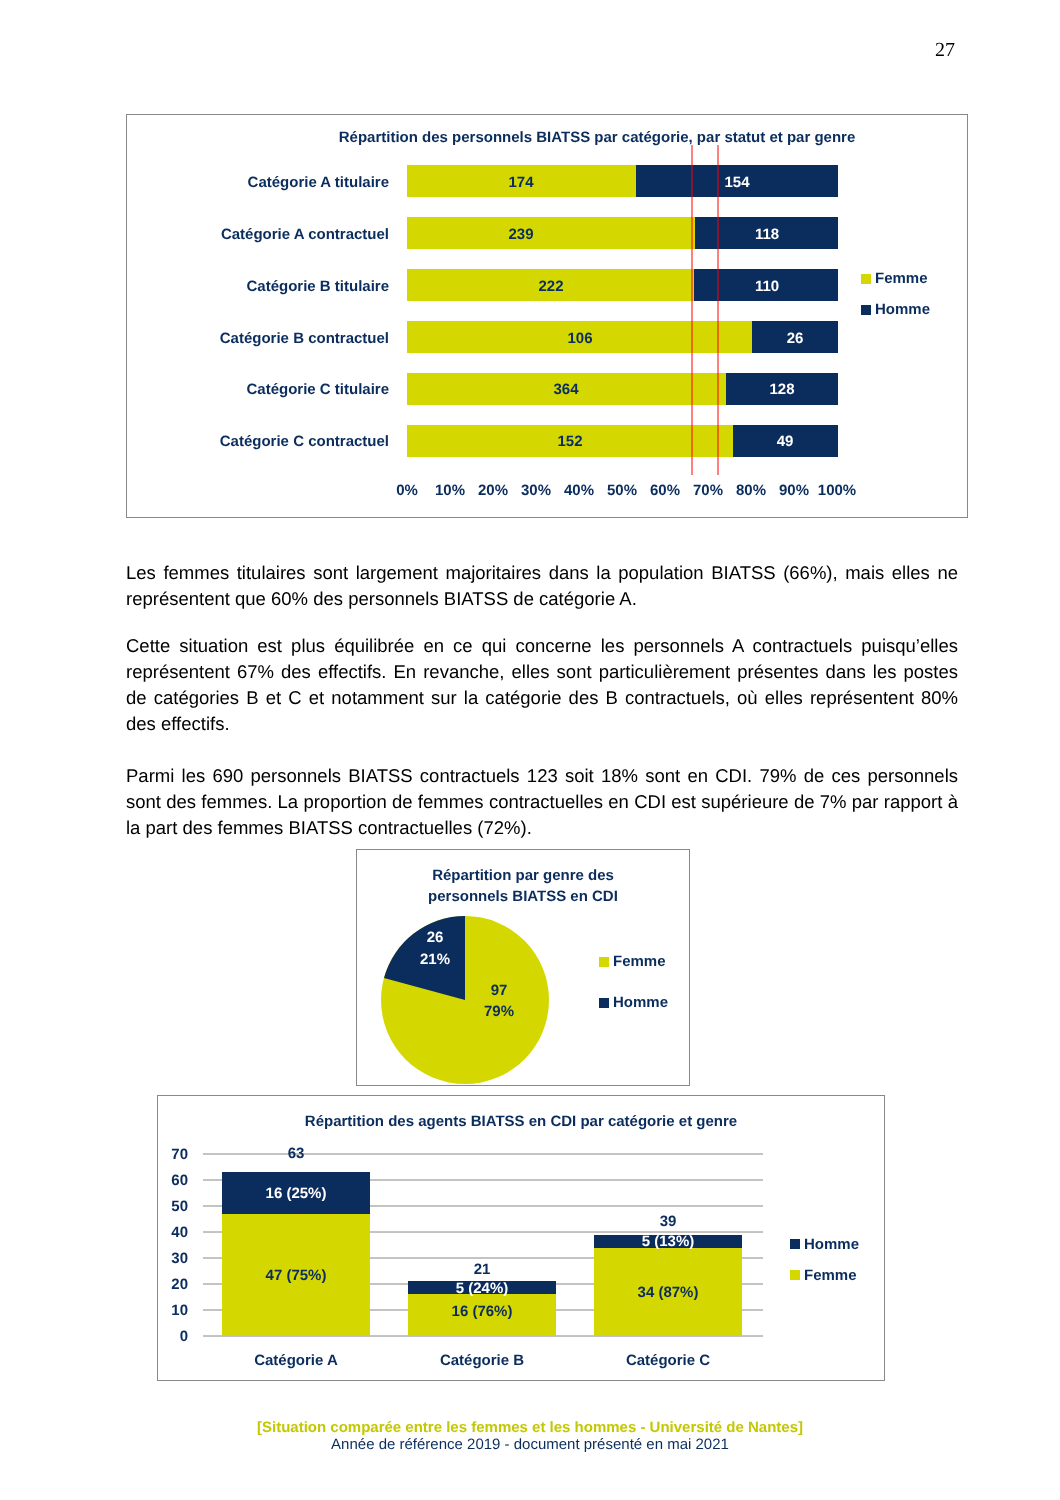27
Répartition des personnels BIATSS par catégorie, par statut et par genre
Catégorie A titulaire
Catégorie A contractuel
Catégorie B titulaire
Catégorie B contractuel
Catégorie C titulaire
Catégorie C contractuel
174
239
222
106
364
152
154
118
110
26
128
49
0%
10%
20%
30%
40%
50%
60%
70%
80%
90%
100%
Femme
Homme
Les femmes titulaires sont largement majoritaires dans la population BIATSS (66%), mais elles ne représentent que 60% des personnels BIATSS de catégorie A.
Cette situation est plus équilibrée en ce qui concerne les personnels A contractuels puisqu’elles représentent 67% des effectifs. En revanche, elles sont particulièrement présentes dans les postes de catégories B et C et notamment sur la catégorie des B contractuels, où elles représentent 80% des effectifs.
Parmi les 690 personnels BIATSS contractuels 123 soit 18% sont en CDI. 79% de ces personnels sont des femmes. La proportion de femmes contractuelles en CDI est supérieure de 7% par rapport à la part des femmes BIATSS contractuelles (72%).
Répartition par genre des
personnels BIATSS en CDI
26
21%
97
79%
Femme
Homme
Répartition des agents BIATSS en CDI par catégorie et genre
70
60
50
40
30
20
10
0
63
16 (25%)
47 (75%)
21
5 (24%)
16 (76%)
39
5 (13%)
34 (87%)
Catégorie A
Catégorie B
Catégorie C
Homme
Femme
[Situation comparée entre les femmes et les hommes - Université de Nantes]
Année de référence 2019 - document présenté en mai 2021